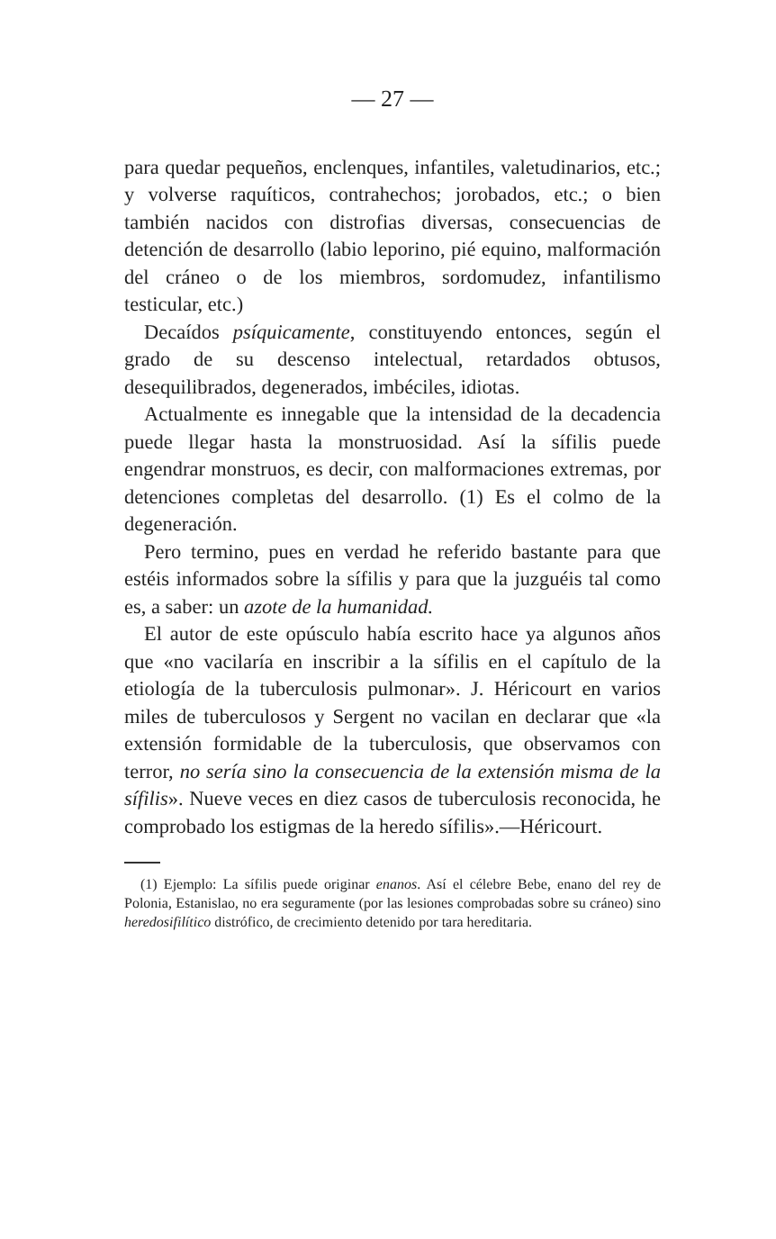— 27 —
para quedar pequeños, enclenques, infantiles, valetudinarios, etc.; y volverse raquíticos, contrahechos; jorobados, etc.; o bien también nacidos con distrofias diversas, consecuencias de detención de desarrollo (labio leporino, pié equino, malformación del cráneo o de los miembros, sordomudez, infantilismo testicular, etc.)
Decaídos psíquicamente, constituyendo entonces, según el grado de su descenso intelectual, retardados obtusos, desequilibrados, degenerados, imbéciles, idiotas.
Actualmente es innegable que la intensidad de la decadencia puede llegar hasta la monstruosidad. Así la sífilis puede engendrar monstruos, es decir, con malformaciones extremas, por detenciones completas del desarrollo. (1) Es el colmo de la degeneración.
Pero termino, pues en verdad he referido bastante para que estéis informados sobre la sífilis y para que la juzguéis tal como es, a saber: un azote de la humanidad.
El autor de este opúsculo había escrito hace ya algunos años que «no vacilaría en inscribir a la sífilis en el capítulo de la etiología de la tuberculosis pulmonar». J. Héricourt en varios miles de tuberculosos y Sergent no vacilan en declarar que «la extensión formidable de la tuberculosis, que observamos con terror, no sería sino la consecuencia de la extensión misma de la sífilis». Nueve veces en diez casos de tuberculosis reconocida, he comprobado los estigmas de la heredo sífilis».—Héricourt.
(1) Ejemplo: La sífilis puede originar enanos. Así el célebre Bebe, enano del rey de Polonia, Estanislao, no era seguramente (por las lesiones comprobadas sobre su cráneo) sino heredosifilítico distrófico, de crecimiento detenido por tara hereditaria.